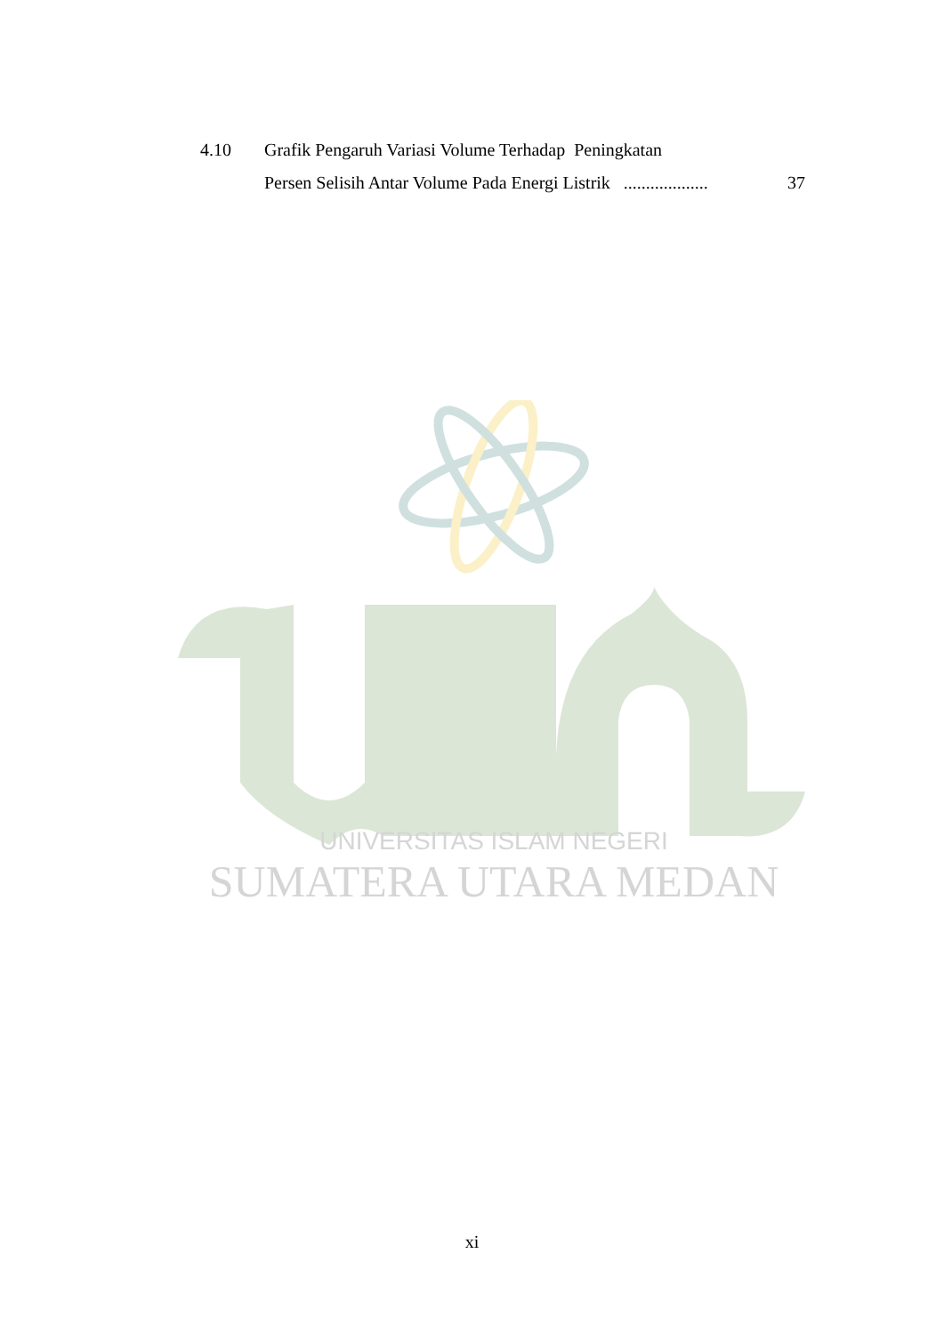UNIVERSITAS ISLAM NEGERI
SUMATERA UTARA MEDAN
4.10 Grafik Pengaruh Variasi Volume Terhadap Peningkatan
Persen Selisih Antar Volume Pada Energi Listrik ................... 37
xi